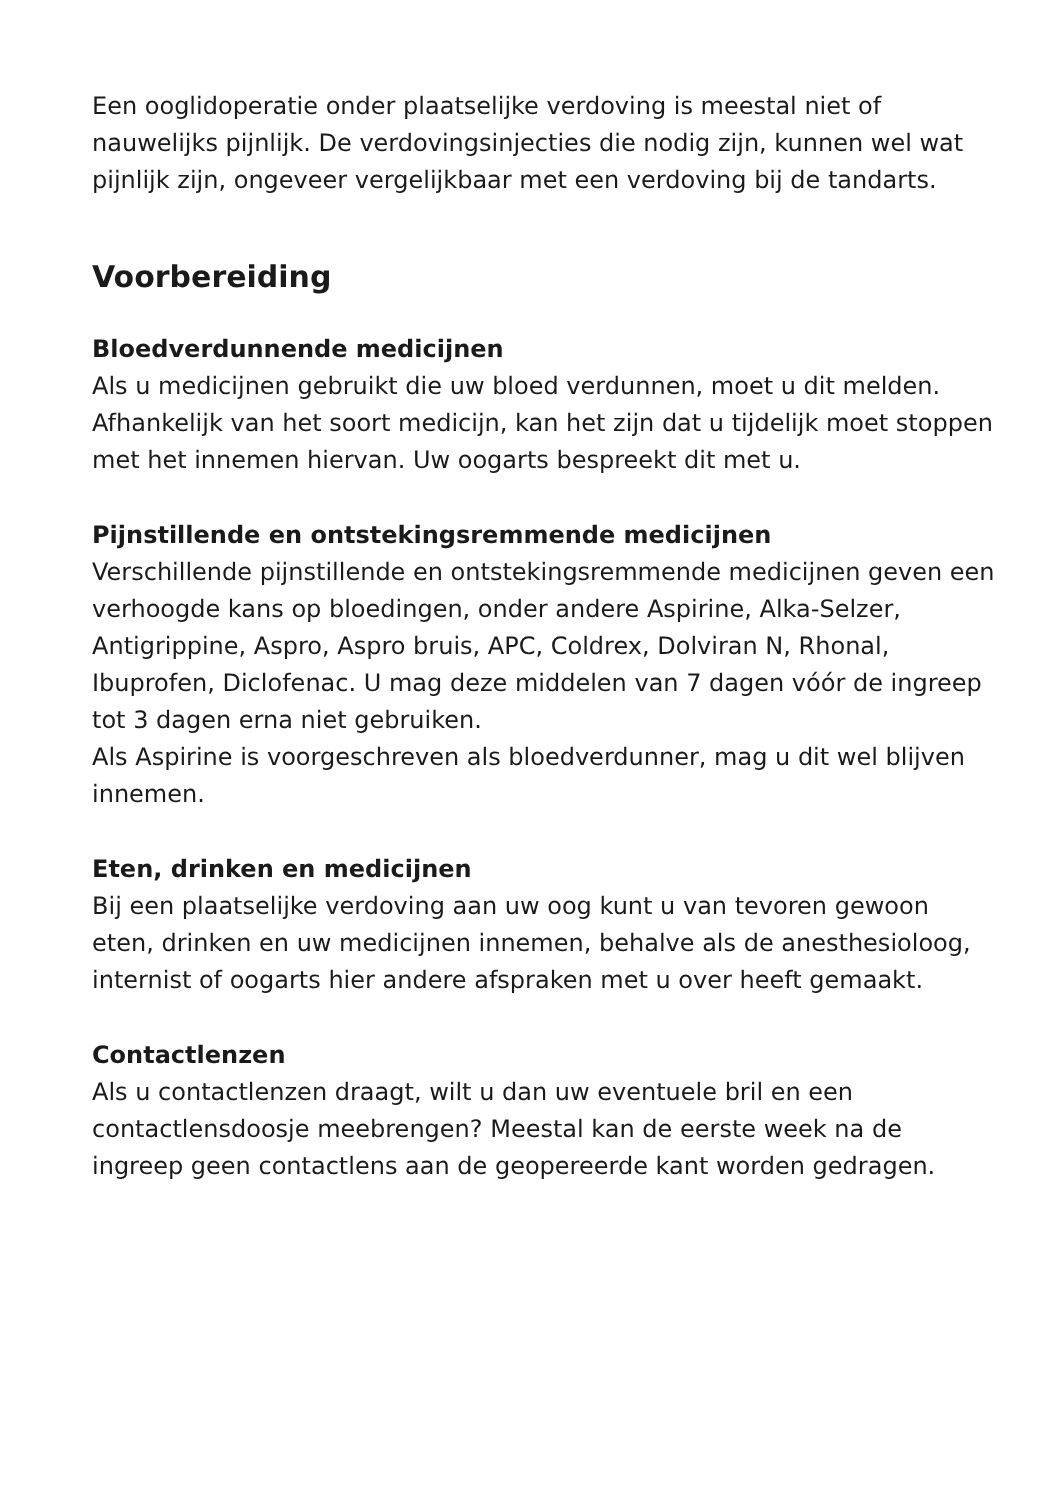Een ooglidoperatie onder plaatselijke verdoving is meestal niet of nauwelijks pijnlijk. De verdovingsinjecties die nodig zijn, kunnen wel wat pijnlijk zijn, ongeveer vergelijkbaar met een verdoving bij de tandarts.
Voorbereiding
Bloedverdunnende medicijnen
Als u medicijnen gebruikt die uw bloed verdunnen, moet u dit melden. Afhankelijk van het soort medicijn, kan het zijn dat u tijdelijk moet stoppen met het innemen hiervan. Uw oogarts bespreekt dit met u.
Pijnstillende en ontstekingsremmende medicijnen
Verschillende pijnstillende en ontstekingsremmende medicijnen geven een verhoogde kans op bloedingen, onder andere Aspirine, Alka-Selzer, Antigrippine, Aspro, Aspro bruis, APC, Coldrex, Dolviran N, Rhonal, Ibuprofen, Diclofenac. U mag deze middelen van 7 dagen vóór de ingreep tot 3 dagen erna niet gebruiken.
Als Aspirine is voorgeschreven als bloedverdunner, mag u dit wel blijven innemen.
Eten, drinken en medicijnen
Bij een plaatselijke verdoving aan uw oog kunt u van tevoren gewoon eten, drinken en uw medicijnen innemen, behalve als de anesthesioloog, internist of oogarts hier andere afspraken met u over heeft gemaakt.
Contactlenzen
Als u contactlenzen draagt, wilt u dan uw eventuele bril en een contactlensdoosje meebrengen? Meestal kan de eerste week na de ingreep geen contactlens aan de geopereerde kant worden gedragen.